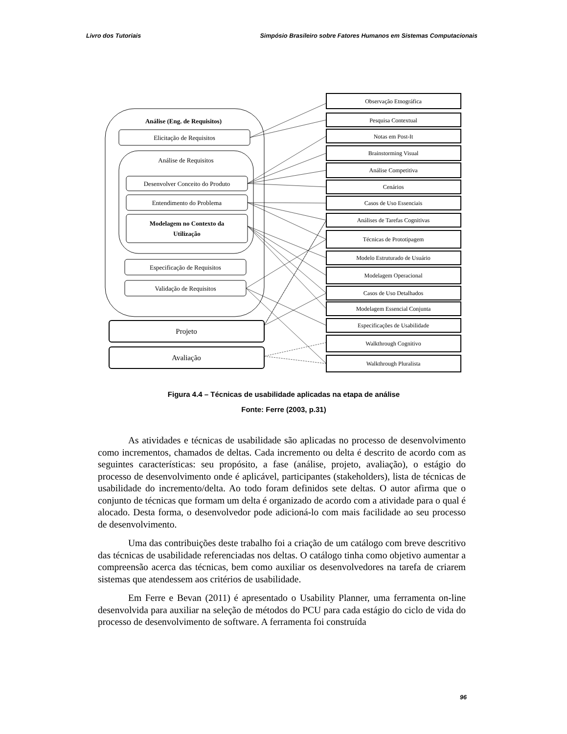Livro dos Tutoriais Simpósio Brasileiro sobre Fatores Humanos em Sistemas Computacionais
Análise (Eng. de Requisitos)
Elicitação de Requisitos
Análise de Requisitos
Desenvolver Conceito do Produto
Entendimento do Problema
Modelagem no Contexto da
Utilização
Especificação de Requisitos
Validação de Requisitos
Projeto
Avaliação
Observação Etnográfica
Pesquisa Contextual
Notas em Post-It
Brainstorming Visual
Análise Competitiva
Cenários
Casos de Uso Essenciais
Análises de Tarefas Cognitivas
Técnicas de Prototipagem
Modelo Estruturado de Usuário
Modelagem Operacional
Casos de Uso Detalhados
Modelagem Essencial Conjunta
Especificações de Usabilidade
Walkthrough Cognitivo
Walkthrough Pluralista
Figura 4.4 – Técnicas de usabilidade aplicadas na etapa de análise
Fonte: Ferre (2003, p.31)
As atividades e técnicas de usabilidade são aplicadas no processo de desenvolvimento como incrementos, chamados de deltas. Cada incremento ou delta é descrito de acordo com as seguintes características: seu propósito, a fase (análise, projeto, avaliação), o estágio do processo de desenvolvimento onde é aplicável, participantes (stakeholders), lista de técnicas de usabilidade do incremento/delta. Ao todo foram definidos sete deltas. O autor afirma que o conjunto de técnicas que formam um delta é organizado de acordo com a atividade para o qual é alocado. Desta forma, o desenvolvedor pode adicioná-lo com mais facilidade ao seu processo de desenvolvimento.
Uma das contribuições deste trabalho foi a criação de um catálogo com breve descritivo das técnicas de usabilidade referenciadas nos deltas. O catálogo tinha como objetivo aumentar a compreensão acerca das técnicas, bem como auxiliar os desenvolvedores na tarefa de criarem sistemas que atendessem aos critérios de usabilidade.
Em Ferre e Bevan (2011) é apresentado o Usability Planner, uma ferramenta on-line desenvolvida para auxiliar na seleção de métodos do PCU para cada estágio do ciclo de vida do processo de desenvolvimento de software. A ferramenta foi construída
96